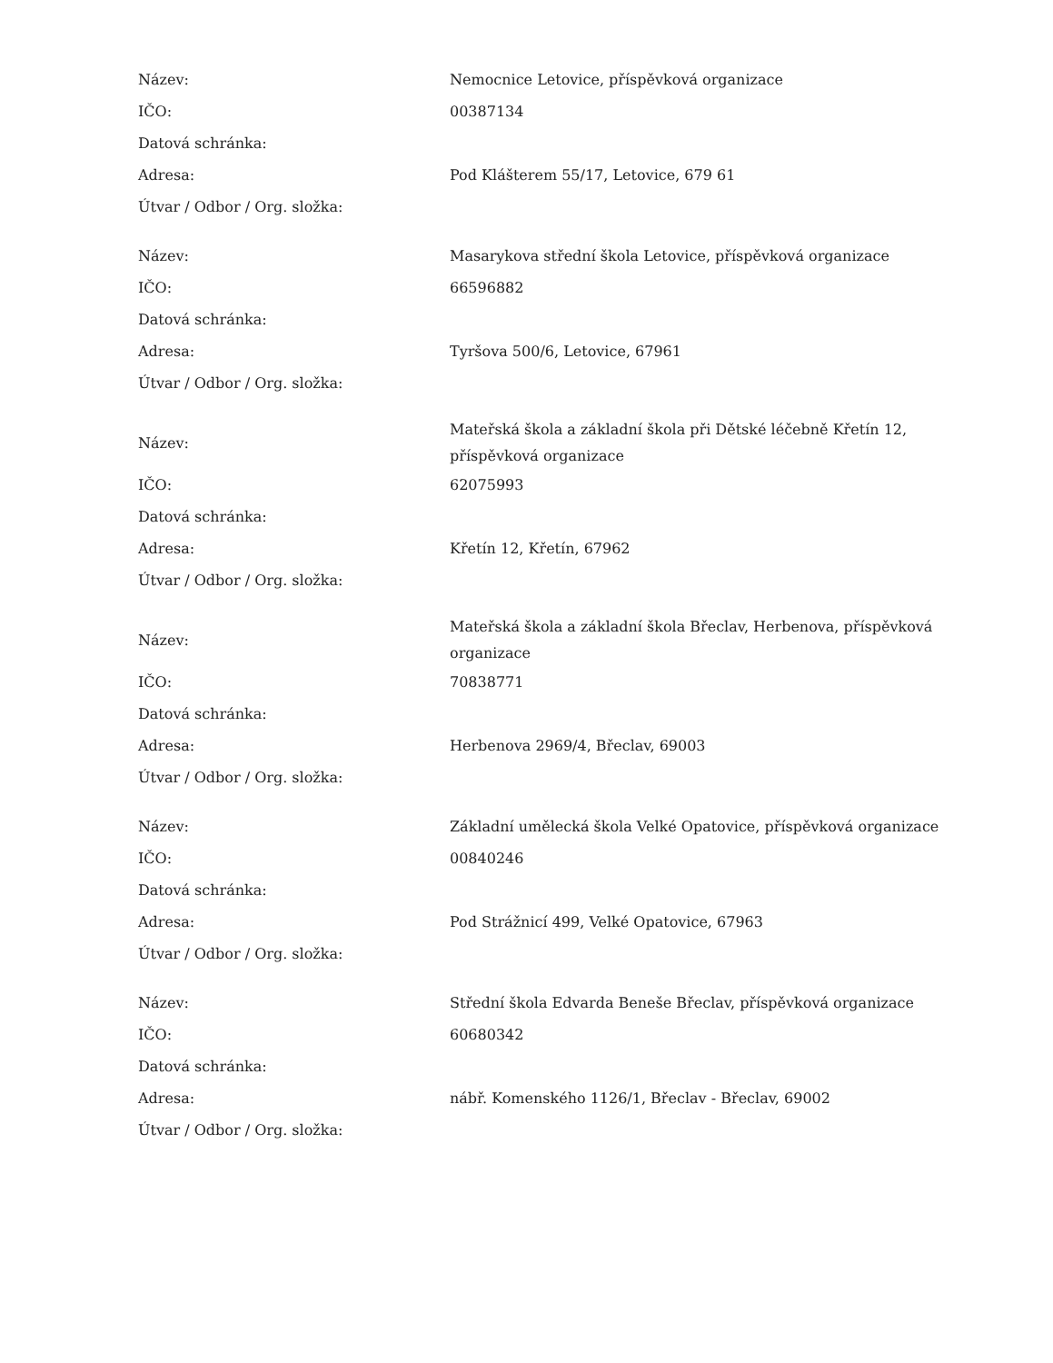| Název: | Nemocnice Letovice, příspěvková organizace |
| IČO: | 00387134 |
| Datová schránka: | |
| Adresa: | Pod Klášterem 55/17, Letovice, 679 61 |
| Útvar / Odbor / Org. složka: | |
| Název: | Masarykova střední škola Letovice, příspěvková organizace |
| IČO: | 66596882 |
| Datová schránka: | |
| Adresa: | Tyršova 500/6, Letovice, 67961 |
| Útvar / Odbor / Org. složka: | |
| Název: | Mateřská škola a základní škola při Dětské léčebně Křetín 12, příspěvková organizace |
| IČO: | 62075993 |
| Datová schránka: | |
| Adresa: | Křetín 12, Křetín, 67962 |
| Útvar / Odbor / Org. složka: | |
| Název: | Mateřská škola a základní škola Břeclav, Herbenova, příspěvková organizace |
| IČO: | 70838771 |
| Datová schránka: | |
| Adresa: | Herbenova 2969/4, Břeclav, 69003 |
| Útvar / Odbor / Org. složka: | |
| Název: | Základní umělecká škola Velké Opatovice, příspěvková organizace |
| IČO: | 00840246 |
| Datová schránka: | |
| Adresa: | Pod Strážnicí 499, Velké Opatovice, 67963 |
| Útvar / Odbor / Org. složka: | |
| Název: | Střední škola Edvarda Beneše Břeclav, příspěvková organizace |
| IČO: | 60680342 |
| Datová schránka: | |
| Adresa: | nábř. Komenského 1126/1, Břeclav - Břeclav, 69002 |
| Útvar / Odbor / Org. složka: | |